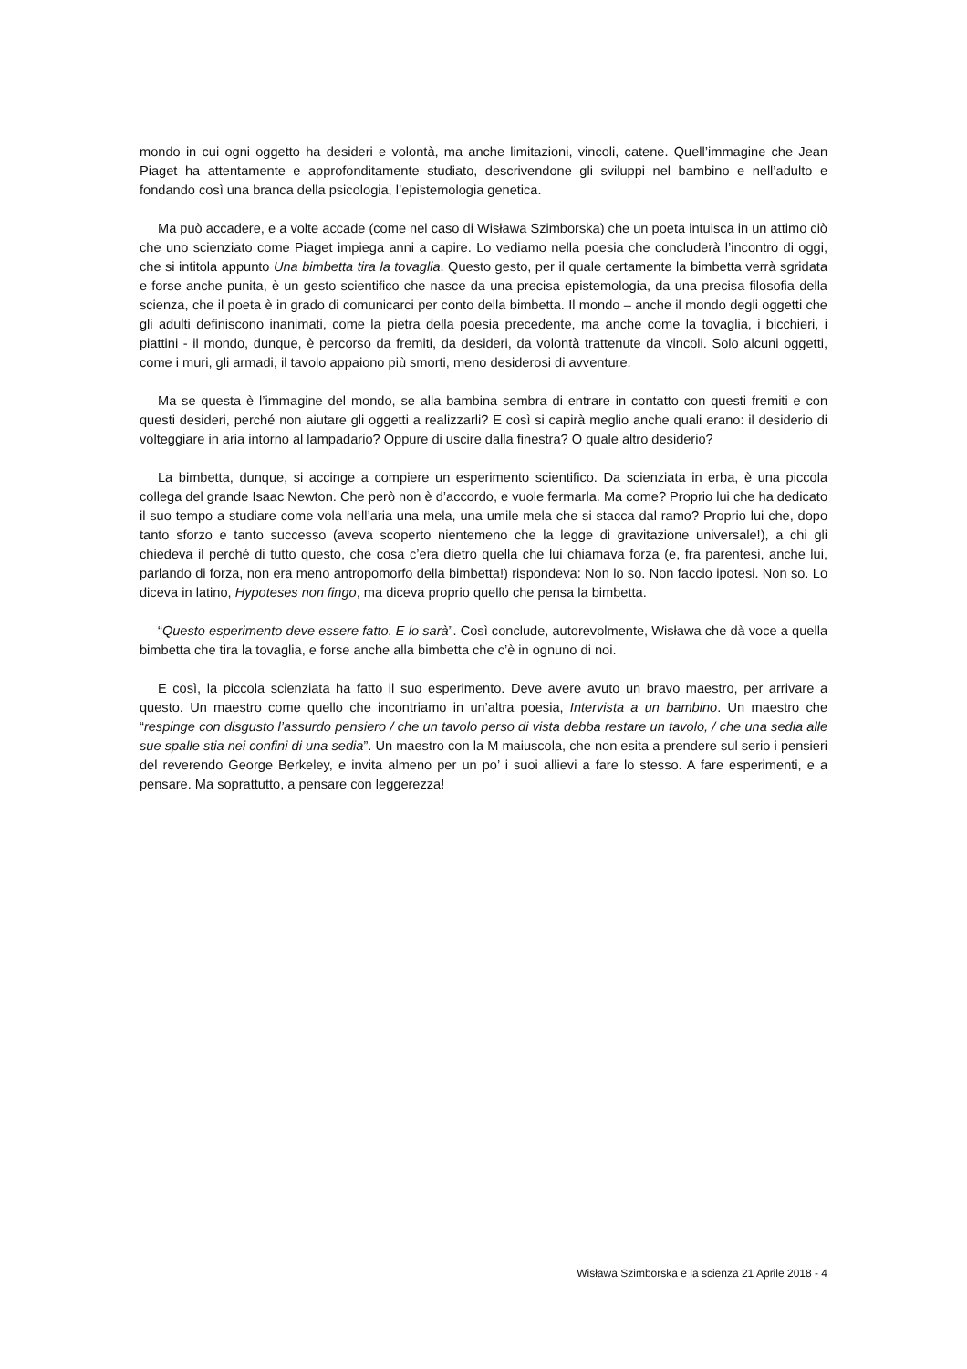mondo in cui ogni oggetto ha desideri e volontà, ma anche limitazioni, vincoli, catene. Quell’immagine che Jean Piaget ha attentamente e approfonditamente studiato, descrivendone gli sviluppi nel bambino e nell’adulto e fondando così una branca della psicologia, l’epistemologia genetica.
Ma può accadere, e a volte accade (come nel caso di Wisława Szimborska) che un poeta intuisca in un attimo ciò che uno scienziato come Piaget impiega anni a capire. Lo vediamo nella poesia che concluderà l’incontro di oggi, che si intitola appunto Una bimbetta tira la tovaglia. Questo gesto, per il quale certamente la bimbetta verrà sgridata e forse anche punita, è un gesto scientifico che nasce da una precisa epistemologia, da una precisa filosofia della scienza, che il poeta è in grado di comunicarci per conto della bimbetta. Il mondo – anche il mondo degli oggetti che gli adulti definiscono inanimati, come la pietra della poesia precedente, ma anche come la tovaglia, i bicchieri, i piattini - il mondo, dunque, è percorso da fremiti, da desideri, da volontà trattenute da vincoli. Solo alcuni oggetti, come i muri, gli armadi, il tavolo appaiono più smorti, meno desiderosi di avventure.
Ma se questa è l’immagine del mondo, se alla bambina sembra di entrare in contatto con questi fremiti e con questi desideri, perché non aiutare gli oggetti a realizzarli? E così si capirà meglio anche quali erano: il desiderio di volteggiare in aria intorno al lampadario? Oppure di uscire dalla finestra? O quale altro desiderio?
La bimbetta, dunque, si accinge a compiere un esperimento scientifico. Da scienziata in erba, è una piccola collega del grande Isaac Newton. Che però non è d’accordo, e vuole fermarla. Ma come? Proprio lui che ha dedicato il suo tempo a studiare come vola nell’aria una mela, una umile mela che si stacca dal ramo? Proprio lui che, dopo tanto sforzo e tanto successo (aveva scoperto nientemeno che la legge di gravitazione universale!), a chi gli chiedeva il perché di tutto questo, che cosa c’era dietro quella che lui chiamava forza (e, fra parentesi, anche lui, parlando di forza, non era meno antropomorfo della bimbetta!) rispondeva: Non lo so. Non faccio ipotesi. Non so. Lo diceva in latino, Hypoteses non fingo, ma diceva proprio quello che pensa la bimbetta.
“Questo esperimento deve essere fatto. E lo sarà”. Così conclude, autorevolmente, Wisława che dà voce a quella bimbetta che tira la tovaglia, e forse anche alla bimbetta che c’è in ognuno di noi.
E così, la piccola scienziata ha fatto il suo esperimento. Deve avere avuto un bravo maestro, per arrivare a questo. Un maestro come quello che incontriamo in un’altra poesia, Intervista a un bambino. Un maestro che “respinge con disgusto l’assurdo pensiero / che un tavolo perso di vista debba restare un tavolo, / che una sedia alle sue spalle stia nei confini di una sedia”. Un maestro con la M maiuscola, che non esita a prendere sul serio i pensieri del reverendo George Berkeley, e invita almeno per un po’ i suoi allievi a fare lo stesso. A fare esperimenti, e a pensare. Ma soprattutto, a pensare con leggerezza!
Wisława Szimborska e la scienza 21 Aprile 2018 - 4